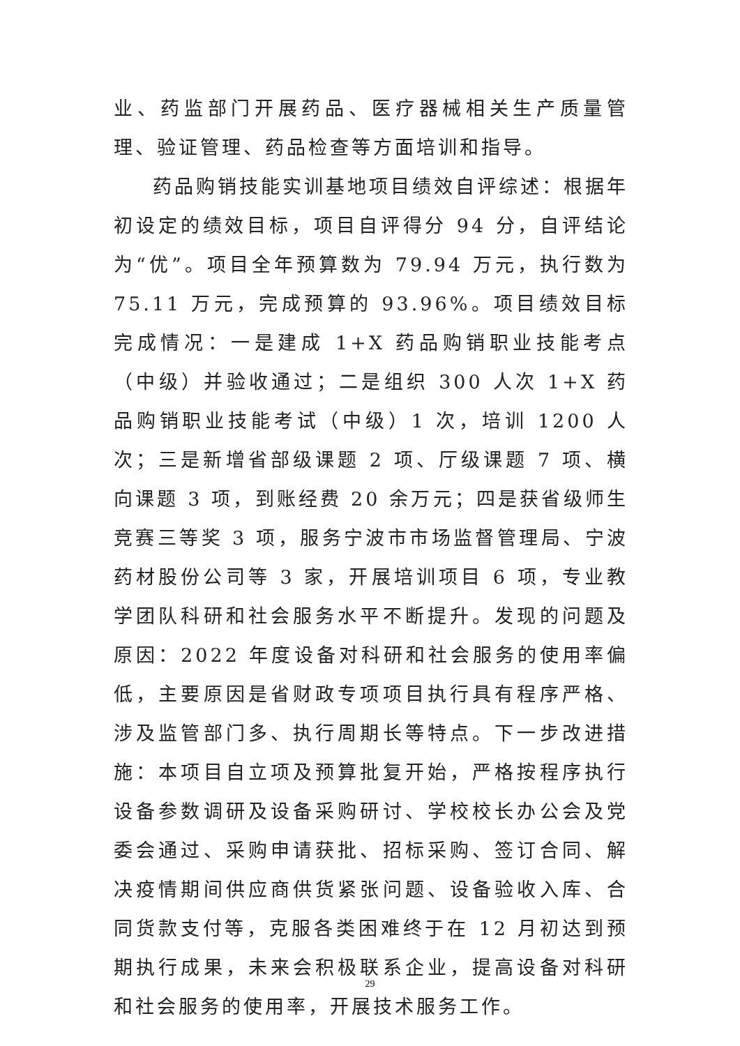业、药监部门开展药品、医疗器械相关生产质量管理、验证管理、药品检查等方面培训和指导。
药品购销技能实训基地项目绩效自评综述：根据年初设定的绩效目标，项目自评得分 94 分，自评结论为“优”。项目全年预算数为 79.94 万元，执行数为 75.11 万元，完成预算的 93.96%。项目绩效目标完成情况：一是建成 1+X 药品购销职业技能考点（中级）并验收通过；二是组织 300 人次 1+X 药品购销职业技能考试（中级）1 次，培训 1200 人次；三是新增省部级课题 2 项、厅级课题 7 项、横向课题 3 项，到账经费 20 余万元；四是获省级师生竞赛三等奖 3 项，服务宁波市市场监督管理局、宁波药材股份公司等 3 家，开展培训项目 6 项，专业教学团队科研和社会服务水平不断提升。发现的问题及原因：2022 年度设备对科研和社会服务的使用率偏低，主要原因是省财政专项项目执行具有程序严格、涉及监管部门多、执行周期长等特点。下一步改进措施：本项目自立项及预算批复开始，严格按程序执行设备参数调研及设备采购研讨、学校校长办公会及党委会通过、采购申请获批、招标采购、签订合同、解决疫情期间供应商供货紧张问题、设备验收入库、合同货款支付等，克服各类困难终于在 12 月初达到预期执行成果，未来会积极联系企业，提高设备对科研和社会服务的使用率，开展技术服务工作。
29